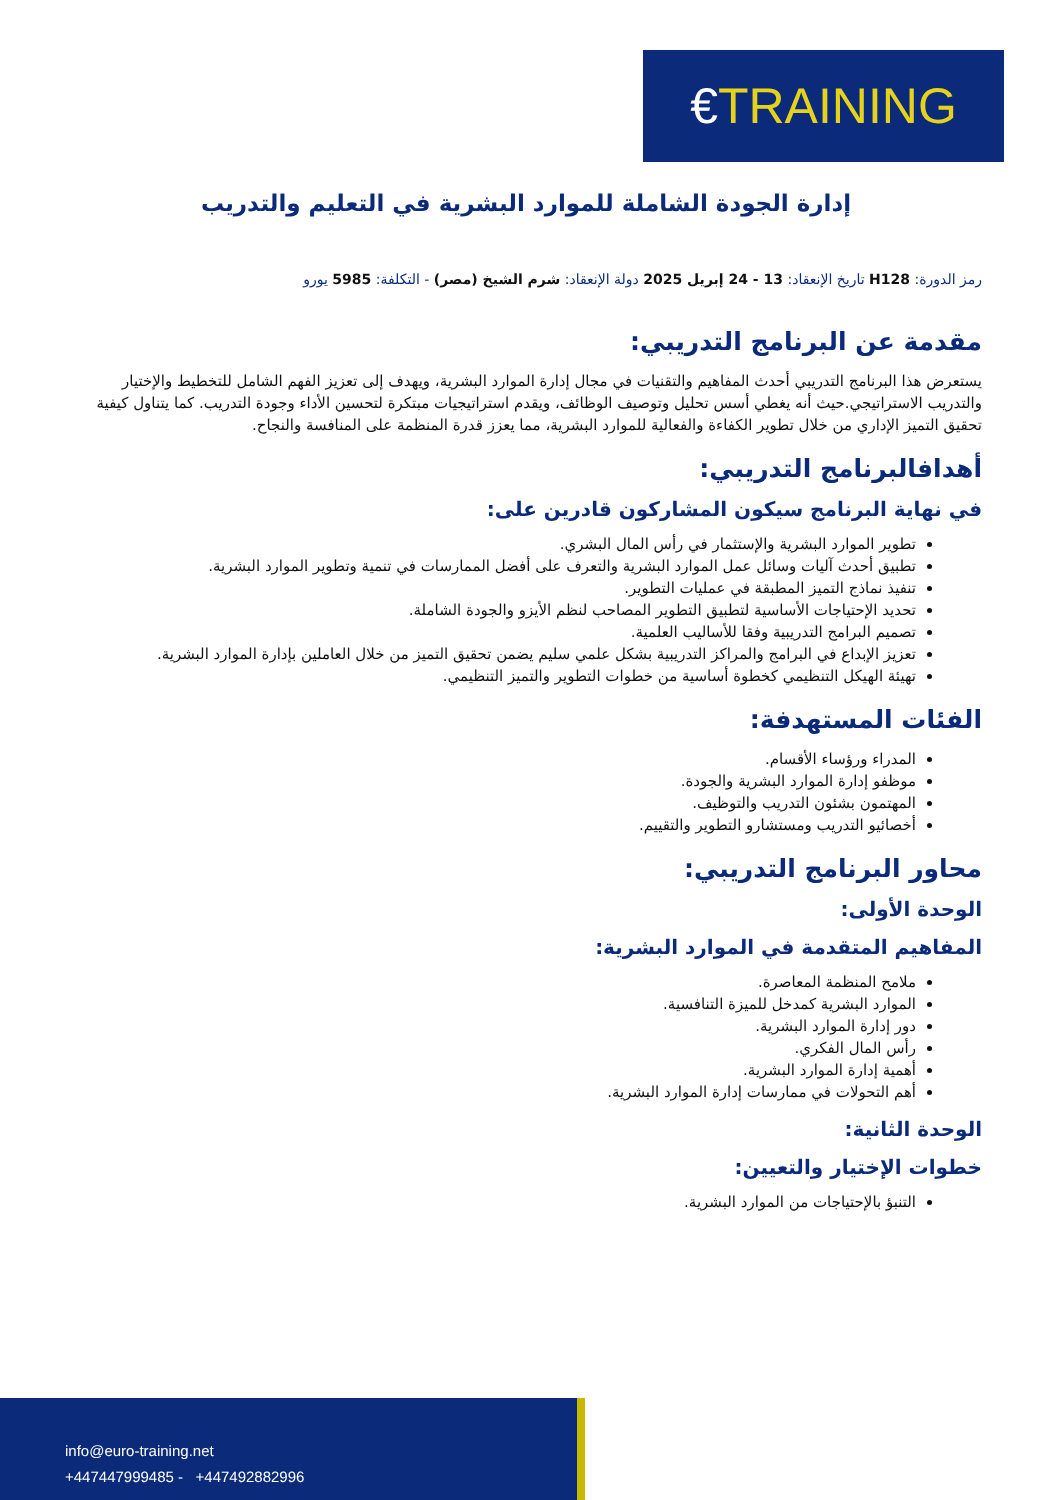€ TRAINING
إدارة الجودة الشاملة للموارد البشرية في التعليم والتدريب
رمز الدورة: H128 تاريخ الإنعقاد: 13 - 24 إبريل 2025 دولة الإنعقاد: شرم الشيخ (مصر) - التكلفة: 5985 يورو
مقدمة عن البرنامج التدريبي:
يستعرض هذا البرنامج التدريبي أحدث المفاهيم والتقنيات في مجال إدارة الموارد البشرية، ويهدف إلى تعزيز الفهم الشامل للتخطيط والإختيار والتدريب الاستراتيجي.حيث أنه يغطي أسس تحليل وتوصيف الوظائف، ويقدم استراتيجيات مبتكرة لتحسين الأداء وجودة التدريب. كما يتناول كيفية تحقيق التميز الإداري من خلال تطوير الكفاءة والفعالية للموارد البشرية، مما يعزز قدرة المنظمة على المنافسة والنجاح.
أهدافالبرنامج التدريبي:
في نهاية البرنامج سيكون المشاركون قادرين على:
تطوير الموارد البشرية والإستثمار في رأس المال البشري.
تطبيق أحدث آليات وسائل عمل الموارد البشرية والتعرف على أفضل الممارسات في تنمية وتطوير الموارد البشرية.
تنفيذ نماذج التميز المطبقة في عمليات التطوير.
تحديد الإحتياجات الأساسية لتطبيق التطوير المصاحب لنظم الأيزو والجودة الشاملة.
تصميم البرامج التدريبية وفقا للأساليب العلمية.
تعزيز الإبداع في البرامج والمراكز التدريبية بشكل علمي سليم يضمن تحقيق التميز من خلال العاملين بإدارة الموارد البشرية.
تهيئة الهيكل التنظيمي كخطوة أساسية من خطوات التطوير والتميز التنظيمي.
الفئات المستهدفة:
المدراء ورؤساء الأقسام.
موظفو إدارة الموارد البشرية والجودة.
المهتمون بشئون التدريب والتوظيف.
أخصائيو التدريب ومستشارو التطوير والتقييم.
محاور البرنامج التدريبي:
الوحدة الأولى:
المفاهيم المتقدمة في الموارد البشرية:
ملامح المنظمة المعاصرة.
الموارد البشرية كمدخل للميزة التنافسية.
دور إدارة الموارد البشرية.
رأس المال الفكري.
أهمية إدارة الموارد البشرية.
أهم التحولات في ممارسات إدارة الموارد البشرية.
الوحدة الثانية:
خطوات الإختيار والتعيين:
التنبؤ بالإحتياجات من الموارد البشرية.
info@euro-training.net
+447447999485 - +447492882996